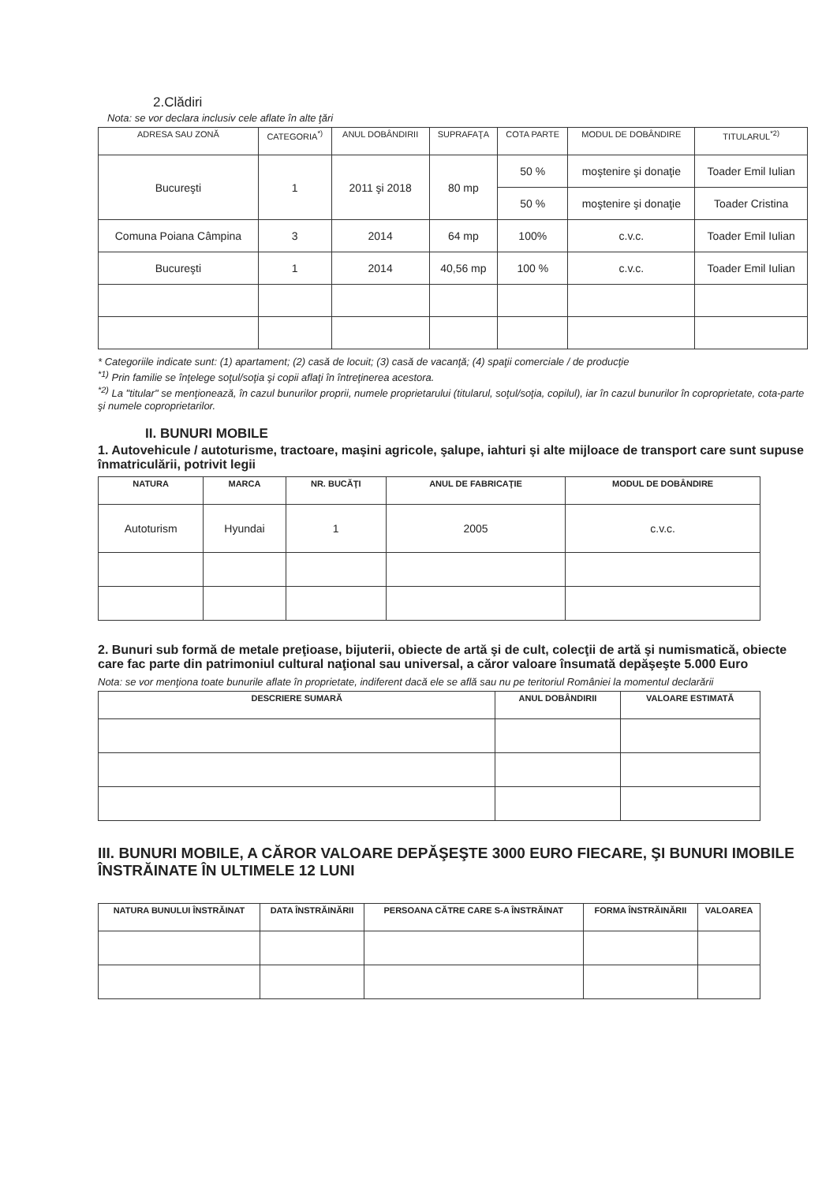2.Clădiri
Nota: se vor declara inclusiv cele aflate în alte ţări
| ADRESA SAU ZONĂ | CATEGORIA<sup>*)</sup> | ANUL DOBÂNDIRII | SUPRAFAŢA | COTA PARTE | MODUL DE DOBÂNDIRE | TITULARUL<sup>*2)</sup> |
| --- | --- | --- | --- | --- | --- | --- |
| Bucureşti | 1 | 2011 şi 2018 | 80 mp | 50 % | moştenire şi donaţie | Toader Emil Iulian |
| | | | | 50 % | moştenire şi donaţie | Toader Cristina |
| Comuna Poiana Câmpina | 3 | 2014 | 64 mp | 100% | c.v.c. | Toader Emil Iulian |
| Bucureşti | 1 | 2014 | 40,56 mp | 100 % | c.v.c. | Toader Emil Iulian |
* Categoriile indicate sunt: (1) apartament; (2) casă de locuit; (3) casă de vacanţă; (4) spaţii comerciale / de producţie
<sup>*1)</sup> Prin familie se înţelege soţul/soţia şi copii aflaţi în întreţinerea acestora.
<sup>*2)</sup> La "titular" se menţionează, în cazul bunurilor proprii, numele proprietarului (titularul, soţul/soţia, copilul), iar în cazul bunurilor în coproprietate, cota-parte şi numele coproprietarilor.
II. BUNURI MOBILE
1. Autovehicule / autoturisme, tractoare, maşini agricole, şalupe, iahturi şi alte mijloace de transport care sunt supuse înmatriculării, potrivit legii
| NATURA | MARCA | NR. BUCĂŢI | ANUL DE FABRICAŢIE | MODUL DE DOBÂNDIRE |
| --- | --- | --- | --- | --- |
| Autoturism | Hyundai | 1 | 2005 | c.v.c. |
2. Bunuri sub formă de metale preţioase, bijuterii, obiecte de artă şi de cult, colecţii de artă şi numismatică, obiecte care fac parte din patrimoniul cultural naţional sau universal, a căror valoare însumată depăşeşte 5.000 Euro
Nota: se vor menţiona toate bunurile aflate în proprietate, indiferent dacă ele se află sau nu pe teritoriul României la momentul declarării
| DESCRIERE SUMARĂ | ANUL DOBÂNDIRII | VALOARE ESTIMATĂ |
| --- | --- | --- |
III. BUNURI MOBILE, A CĂROR VALOARE DEPĂŞEŞTE 3000 EURO FIECARE, ŞI BUNURI IMOBILE ÎNSTRĂINATE ÎN ULTIMELE 12 LUNI
| NATURA BUNULUI ÎNSTRĂINAT | DATA ÎNSTRĂINĂRII | PERSOANA CĂTRE CARE S-A ÎNSTRĂINAT | FORMA ÎNSTRĂINĂRII | VALOAREA |
| --- | --- | --- | --- | --- |